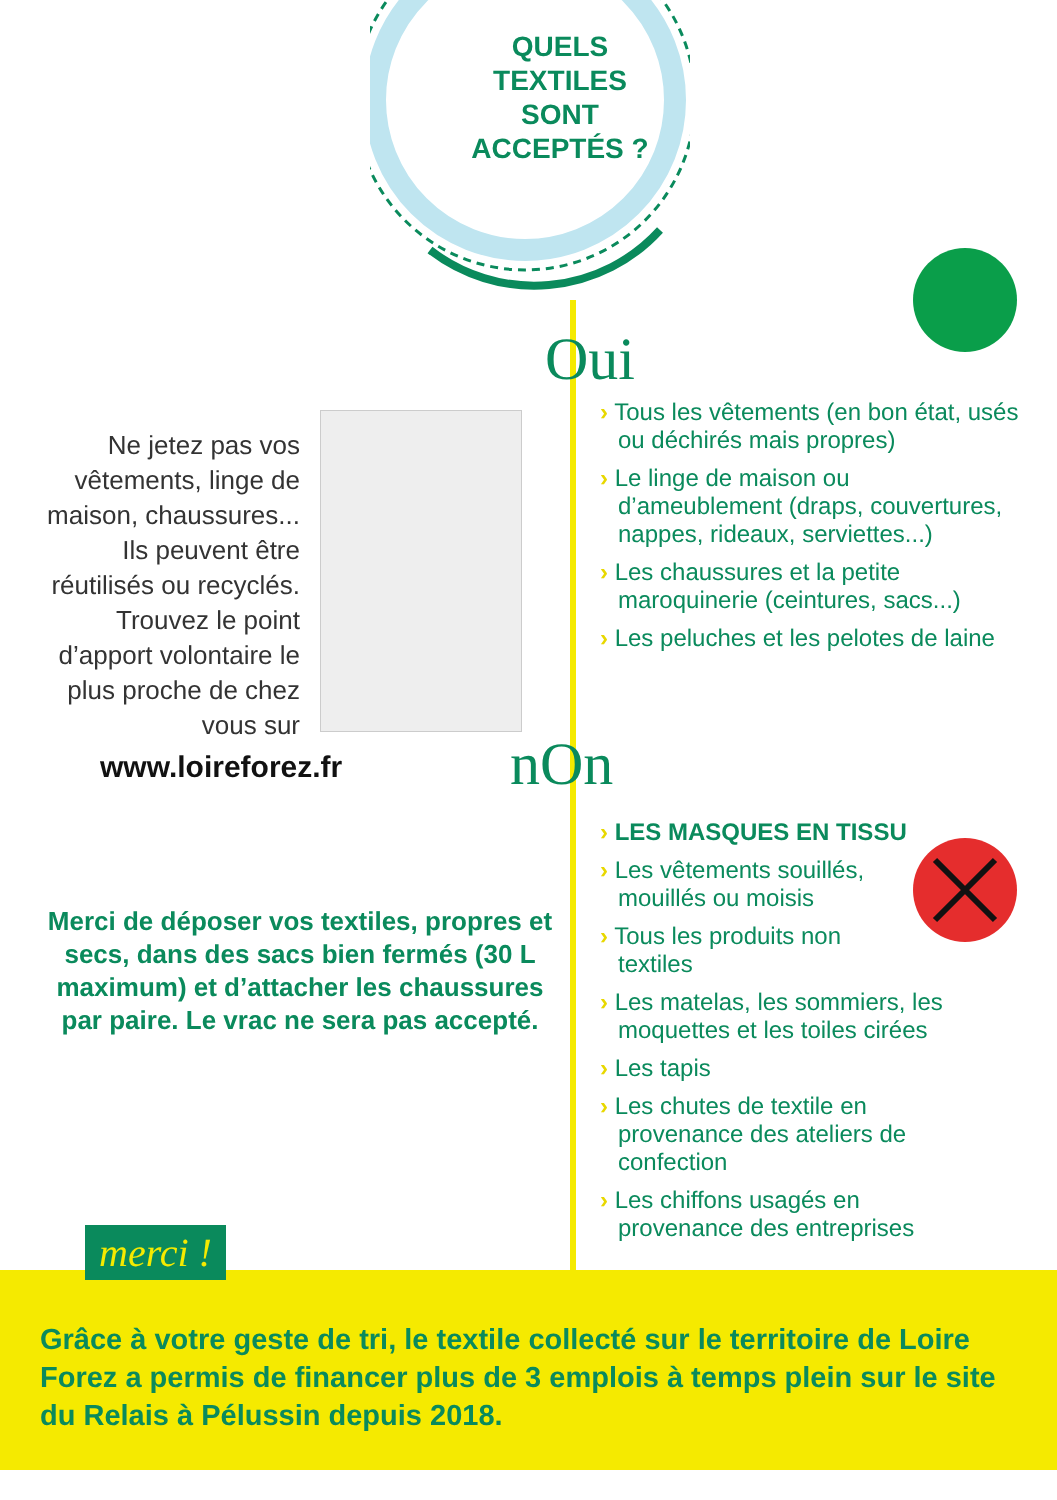QUELS TEXTILES SONT ACCEPTÉS ?
Ne jetez pas vos vêtements, linge de maison, chaussures... Ils peuvent être réutilisés ou recyclés. Trouvez le point d’apport volontaire le plus proche de chez vous sur
www.loireforez.fr
Oui
› Tous les vêtements (en bon état, usés ou déchirés mais propres)
› Le linge de maison ou d’ameublement (draps, couvertures, nappes, rideaux, serviettes...)
› Les chaussures et la petite maroquinerie (ceintures, sacs...)
› Les peluches et les pelotes de laine
nOn
› LES MASQUES EN TISSU
› Les vêtements souillés, mouillés ou moisis
› Tous les produits non textiles
› Les matelas, les sommiers, les moquettes et les toiles cirées
› Les tapis
› Les chutes de textile en provenance des ateliers de confection
› Les chiffons usagés en provenance des entreprises
Merci de déposer vos textiles, propres et secs, dans des sacs bien fermés (30 L maximum) et d’attacher les chaussures par paire. Le vrac ne sera pas accepté.
merci !
Grâce à votre geste de tri, le textile collecté sur le territoire de Loire Forez a permis de financer plus de 3 emplois à temps plein sur le site du Relais à Pélussin depuis 2018.